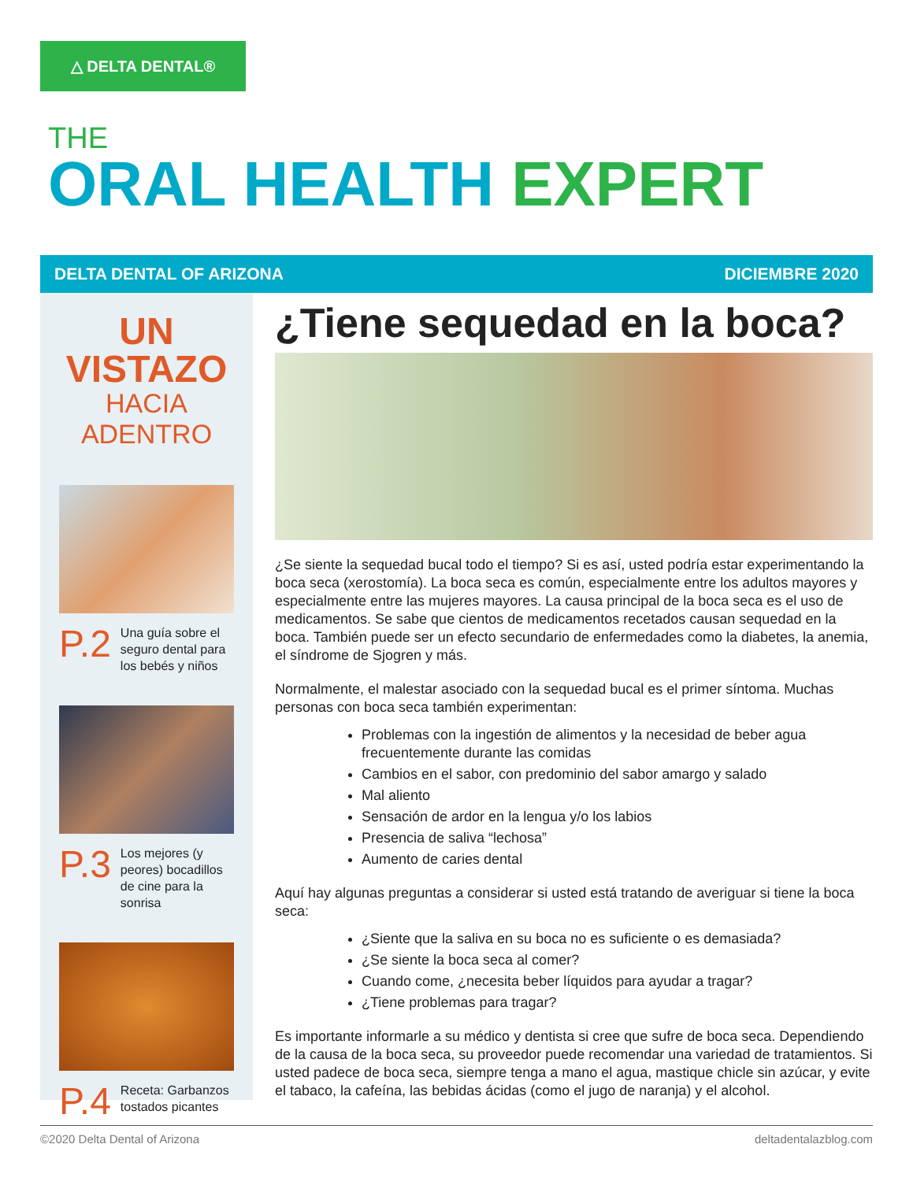△ DELTA DENTAL®
THE
ORAL HEALTH EXPERT
DELTA DENTAL OF ARIZONA DICIEMBRE 2020
UN VISTAZO
HACIA ADENTRO
P.2 Una guía sobre el seguro dental para los bebés y niños
P.3 Los mejores (y peores) bocadillos de cine para la sonrisa
P.4 Receta: Garbanzos tostados picantes
¿Tiene sequedad en la boca?
¿Se siente la sequedad bucal todo el tiempo? Si es así, usted podría estar experimentando la boca seca (xerostomía). La boca seca es común, especialmente entre los adultos mayores y especialmente entre las mujeres mayores. La causa principal de la boca seca es el uso de medicamentos. Se sabe que cientos de medicamentos recetados causan sequedad en la boca. También puede ser un efecto secundario de enfermedades como la diabetes, la anemia, el síndrome de Sjogren y más.
Normalmente, el malestar asociado con la sequedad bucal es el primer síntoma. Muchas personas con boca seca también experimentan:
Problemas con la ingestión de alimentos y la necesidad de beber agua frecuentemente durante las comidas
Cambios en el sabor, con predominio del sabor amargo y salado
Mal aliento
Sensación de ardor en la lengua y/o los labios
Presencia de saliva “lechosa”
Aumento de caries dental
Aquí hay algunas preguntas a considerar si usted está tratando de averiguar si tiene la boca seca:
¿Siente que la saliva en su boca no es suficiente o es demasiada?
¿Se siente la boca seca al comer?
Cuando come, ¿necesita beber líquidos para ayudar a tragar?
¿Tiene problemas para tragar?
Es importante informarle a su médico y dentista si cree que sufre de boca seca. Dependiendo de la causa de la boca seca, su proveedor puede recomendar una variedad de tratamientos. Si usted padece de boca seca, siempre tenga a mano el agua, mastique chicle sin azúcar, y evite el tabaco, la cafeína, las bebidas ácidas (como el jugo de naranja) y el alcohol.
©2020 Delta Dental of Arizona deltadentalazblog.com